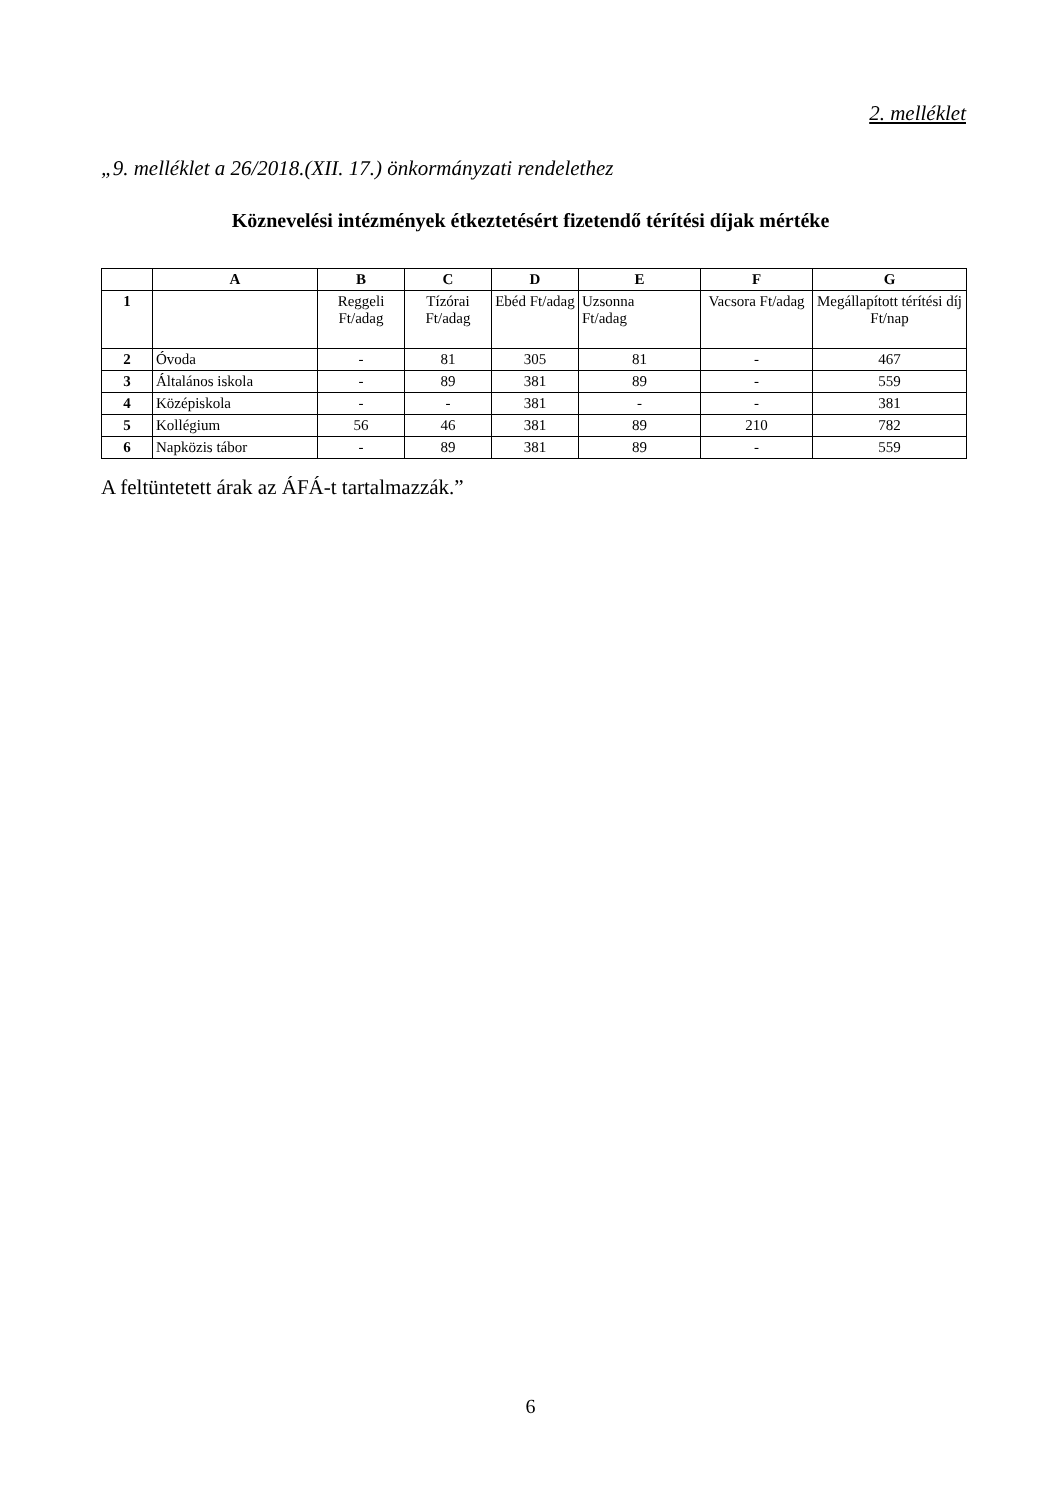2. melléklet
„9. melléklet a 26/2018.(XII. 17.) önkormányzati rendelethez
Köznevelési intézmények étkeztetésért fizetendő térítési díjak mértéke
| | A | B | C | D | E | F | G |
| --- | --- | --- | --- | --- | --- | --- | --- |
| 1 | | Reggeli Ft/adag | Tízórai Ft/adag | Ebéd Ft/adag | Uzsonna Ft/adag | Vacsora Ft/adag | Megállapított térítési díj Ft/nap |
| 2 | Óvoda | - | 81 | 305 | 81 | - | 467 |
| 3 | Általános iskola | - | 89 | 381 | 89 | - | 559 |
| 4 | Középiskola | - | - | 381 | - | - | 381 |
| 5 | Kollégium | 56 | 46 | 381 | 89 | 210 | 782 |
| 6 | Napközis tábor | - | 89 | 381 | 89 | - | 559 |
A feltüntetett árak az ÁFÁ-t tartalmazzák.”
6